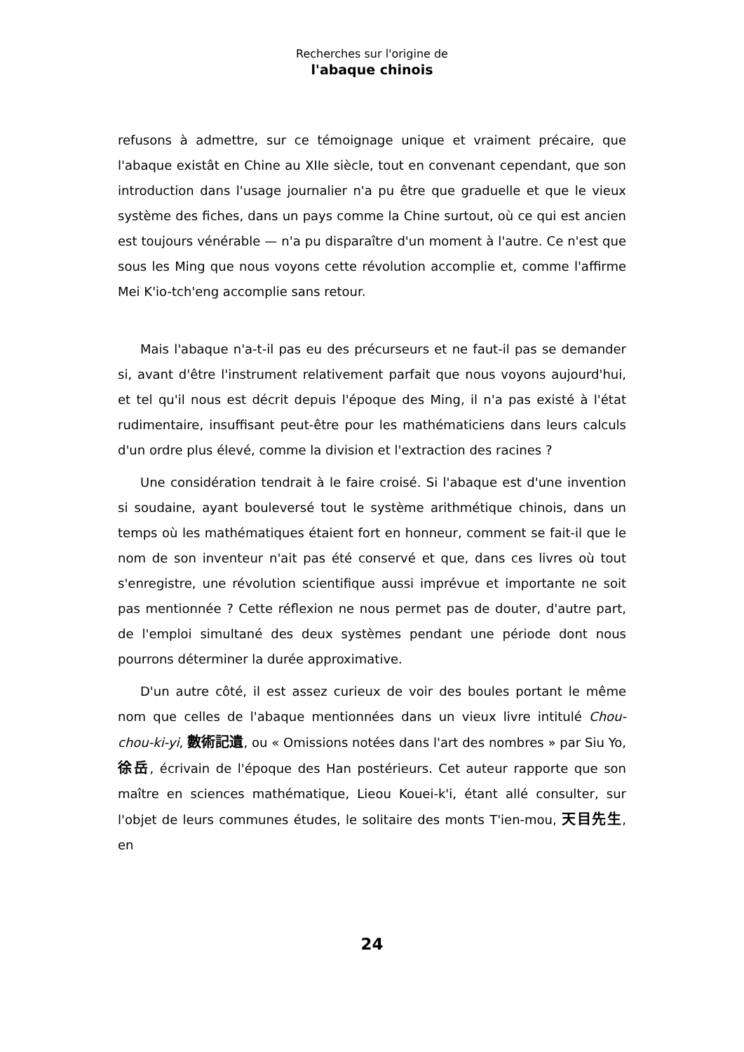Recherches sur l'origine de
l'abaque chinois
refusons à admettre, sur ce témoignage unique et vraiment précaire, que l'abaque existât en Chine au XIIe siècle, tout en convenant cependant, que son introduction dans l'usage journalier n'a pu être que graduelle et que le vieux système des fiches, dans un pays comme la Chine surtout, où ce qui est ancien est toujours vénérable — n'a pu disparaître d'un moment à l'autre. Ce n'est que sous les Ming que nous voyons cette révolution accomplie et, comme l'affirme Mei K'io-tch'eng accomplie sans retour.
Mais l'abaque n'a-t-il pas eu des précurseurs et ne faut-il pas se demander si, avant d'être l'instrument relativement parfait que nous voyons aujourd'hui, et tel qu'il nous est décrit depuis l'époque des Ming, il n'a pas existé à l'état rudimentaire, insuffisant peut-être pour les mathématiciens dans leurs calculs d'un ordre plus élevé, comme la division et l'extraction des racines ?
Une considération tendrait à le faire croisé. Si l'abaque est d'une invention si soudaine, ayant bouleversé tout le système arithmétique chinois, dans un temps où les mathématiques étaient fort en honneur, comment se fait-il que le nom de son inventeur n'ait pas été conservé et que, dans ces livres où tout s'enregistre, une révolution scientifique aussi imprévue et importante ne soit pas mentionnée ? Cette réflexion ne nous permet pas de douter, d'autre part, de l'emploi simultané des deux systèmes pendant une période dont nous pourrons déterminer la durée approximative.
D'un autre côté, il est assez curieux de voir des boules portant le même nom que celles de l'abaque mentionnées dans un vieux livre intitulé Chou-chou-ki-yi, 數術記遺, ou « Omissions notées dans l'art des nombres » par Siu Yo, 徐岳, écrivain de l'époque des Han postérieurs. Cet auteur rapporte que son maître en sciences mathématique, Lieou Kouei-k'i, étant allé consulter, sur l'objet de leurs communes études, le solitaire des monts T'ien-mou, 天目先生, en
24